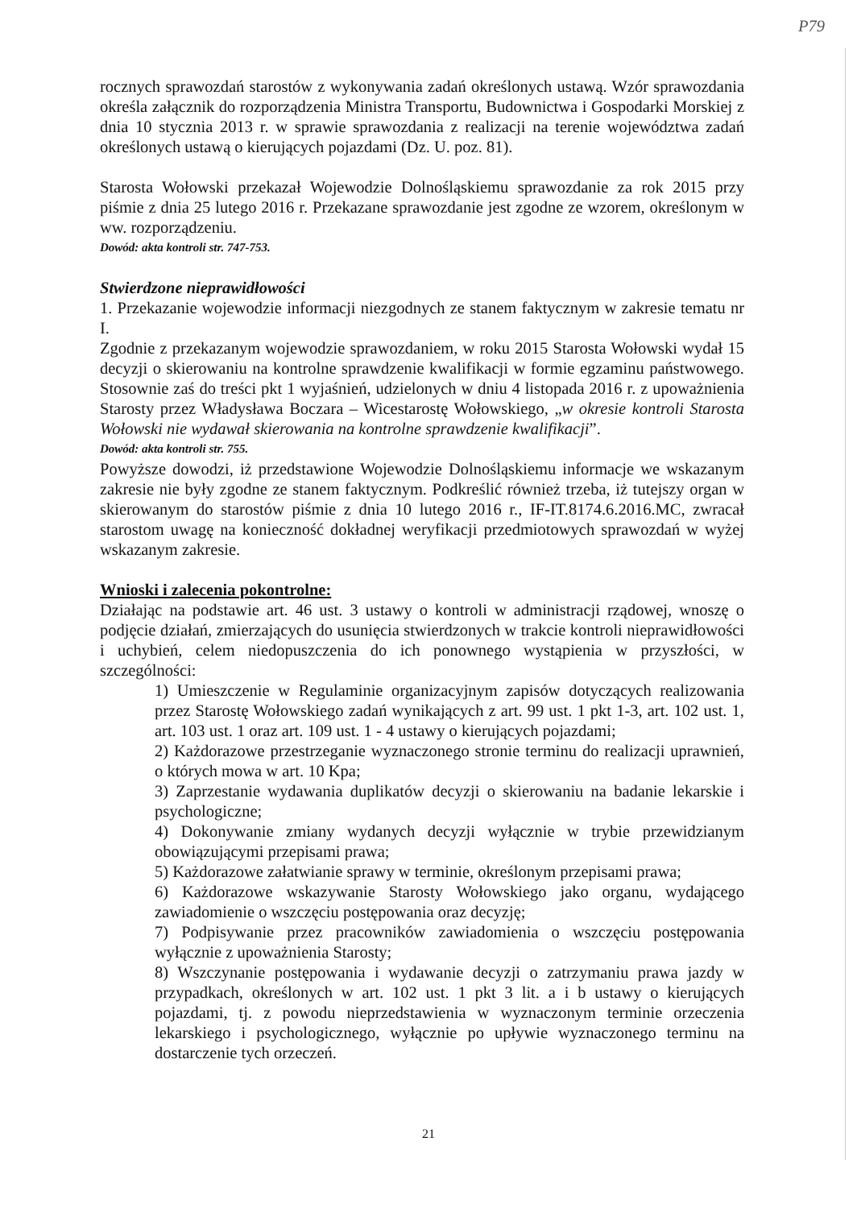P79
rocznych sprawozdań starostów z wykonywania zadań określonych ustawą. Wzór sprawozdania określa załącznik do rozporządzenia Ministra Transportu, Budownictwa i Gospodarki Morskiej z dnia 10 stycznia 2013 r. w sprawie sprawozdania z realizacji na terenie województwa zadań określonych ustawą o kierujących pojazdami (Dz. U. poz. 81).
Starosta Wołowski przekazał Wojewodzie Dolnośląskiemu sprawozdanie za rok 2015 przy piśmie z dnia 25 lutego 2016 r. Przekazane sprawozdanie jest zgodne ze wzorem, określonym w ww. rozporządzeniu.
Dowód: akta kontroli str. 747-753.
Stwierdzone nieprawidłowości
1. Przekazanie wojewodzie informacji niezgodnych ze stanem faktycznym w zakresie tematu nr I.
Zgodnie z przekazanym wojewodzie sprawozdaniem, w roku 2015 Starosta Wołowski wydał 15 decyzji o skierowaniu na kontrolne sprawdzenie kwalifikacji w formie egzaminu państwowego. Stosownie zaś do treści pkt 1 wyjaśnień, udzielonych w dniu 4 listopada 2016 r. z upoważnienia Starosty przez Władysława Boczara – Wicestarostę Wołowskiego, „w okresie kontroli Starosta Wołowski nie wydawał skierowania na kontrolne sprawdzenie kwalifikacji”.
Dowód: akta kontroli str. 755.
Powyższe dowodzi, iż przedstawione Wojewodzie Dolnośląskiemu informacje we wskazanym zakresie nie były zgodne ze stanem faktycznym. Podkreślić również trzeba, iż tutejszy organ w skierowanym do starostów piśmie z dnia 10 lutego 2016 r., IF-IT.8174.6.2016.MC, zwracał starostom uwagę na konieczność dokładnej weryfikacji przedmiotowych sprawozdań w wyżej wskazanym zakresie.
Wnioski i zalecenia pokontrolne:
Działając na podstawie art. 46 ust. 3 ustawy o kontroli w administracji rządowej, wnoszę o podjęcie działań, zmierzających do usunięcia stwierdzonych w trakcie kontroli nieprawidłowości i uchybień, celem niedopuszczenia do ich ponownego wystąpienia w przyszłości, w szczególności:
1) Umieszczenie w Regulaminie organizacyjnym zapisów dotyczących realizowania przez Starostę Wołowskiego zadań wynikających z art. 99 ust. 1 pkt 1-3, art. 102 ust. 1, art. 103 ust. 1 oraz art. 109 ust. 1 - 4 ustawy o kierujących pojazdami;
2) Każdorazowe przestrzeganie wyznaczonego stronie terminu do realizacji uprawnień, o których mowa w art. 10 Kpa;
3) Zaprzestanie wydawania duplikatów decyzji o skierowaniu na badanie lekarskie i psychologiczne;
4) Dokonywanie zmiany wydanych decyzji wyłącznie w trybie przewidzianym obowiązującymi przepisami prawa;
5) Każdorazowe załatwianie sprawy w terminie, określonym przepisami prawa;
6) Każdorazowe wskazywanie Starosty Wołowskiego jako organu, wydającego zawiadomienie o wszczęciu postępowania oraz decyzję;
7) Podpisywanie przez pracowników zawiadomienia o wszczęciu postępowania wyłącznie z upoważnienia Starosty;
8) Wszczynanie postępowania i wydawanie decyzji o zatrzymaniu prawa jazdy w przypadkach, określonych w art. 102 ust. 1 pkt 3 lit. a i b ustawy o kierujących pojazdami, tj. z powodu nieprzedstawienia w wyznaczonym terminie orzeczenia lekarskiego i psychologicznego, wyłącznie po upływie wyznaczonego terminu na dostarczenie tych orzeczeń.
21